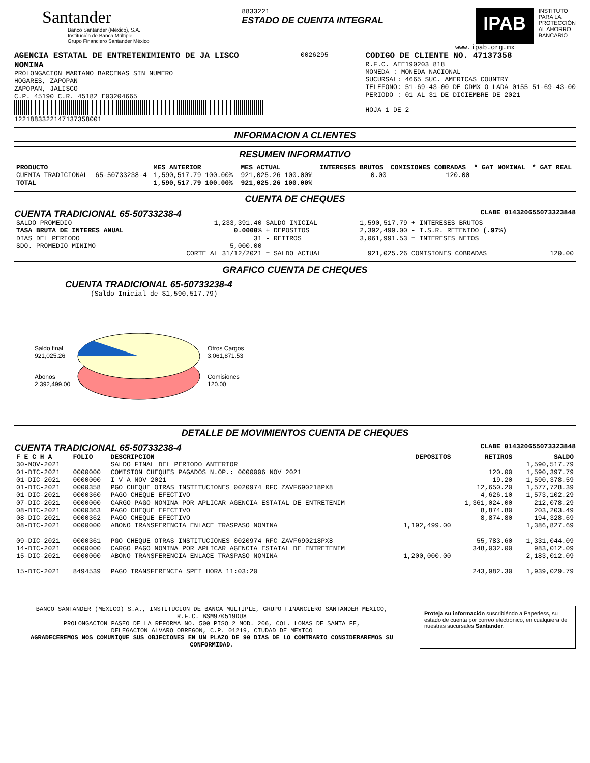Santander
Banco Santander (México), S.A.
Institución de Banca Múltiple
Grupo Financiero Santander México
8833221
ESTADO DE CUENTA INTEGRAL
IPAB
INSTITUTO
PARA LA
PROTECCIÓN
AL AHORRO
BANCARIO
www.ipab.org.mx
AGENCIA ESTATAL DE ENTRETENIMIENTO DE JA LISCO
NOMINA
PROLONGACION MARIANO BARCENAS SIN NUMERO
HOGARES, ZAPOPAN
ZAPOPAN, JALISCO
C.P. 45190 C.R. 45182 E03204665
1221883322147137358001
0026295
CODIGO DE CLIENTE NO. 47137358
R.F.C. AEE190203 818
MONEDA : MONEDA NACIONAL
SUCURSAL: 4665 SUC. AMERICAS COUNTRY
TELEFONO: 51-69-43-00 DE CDMX O LADA 0155 51-69-43-00
PERIODO : 01 AL 31 DE DICIEMBRE DE 2021
HOJA 1 DE 2
INFORMACION A CLIENTES
RESUMEN INFORMATIVO
| PRODUCTO | | MES ANTERIOR | MES ACTUAL | INTERESES BRUTOS | COMISIONES COBRADAS | * GAT NOMINAL | * GAT REAL |
| --- | --- | --- | --- | --- | --- | --- | --- |
| CUENTA TRADICIONAL | 65-50733238-4 | 1,590,517.79 100.00% | 921,025.26 100.00% | 0.00 | 120.00 | | |
| TOTAL | | 1,590,517.79 100.00% | 921,025.26 100.00% | | | | |
CUENTA DE CHEQUES
CUENTA TRADICIONAL 65-50733238-4 CLABE 014320655073323848
| SALDO PROMEDIO | 1,233,391.40 | SALDO INICIAL | 1,590,517.79 | + INTERESES BRUTOS | |
| TASA BRUTA DE INTERES ANUAL | 0.0000% | + DEPOSITOS | 2,392,499.00 | - I.S.R. RETENIDO (.97%) | |
| DIAS DEL PERIODO | 31 | - RETIROS | 3,061,991.53 | = INTERESES NETOS | |
| SDO. PROMEDIO MINIMO | 5,000.00 | | | | |
| | CORTE AL 31/12/2021 | = SALDO ACTUAL | 921,025.26 | COMISIONES COBRADAS | 120.00 |
GRAFICO CUENTA DE CHEQUES
CUENTA TRADICIONAL 65-50733238-4
(Saldo Inicial de $1,590,517.79)
Saldo final
921,025.26
Abonos
2,392,499.00
Otros Cargos
3,061,871.53
Comisiones
120.00
DETALLE DE MOVIMIENTOS CUENTA DE CHEQUES
CUENTA TRADICIONAL 65-50733238-4 CLABE 014320655073323848
| F E C H A | FOLIO | DESCRIPCION | DEPOSITOS | RETIROS | SALDO |
| --- | --- | --- | --- | --- | --- |
| 30-NOV-2021 | | SALDO FINAL DEL PERIODO ANTERIOR | | | 1,590,517.79 |
| 01-DIC-2021 | 0000000 | COMISION CHEQUES PAGADOS N.OP.: 0000006 NOV 2021 | | 120.00 | 1,590,397.79 |
| 01-DIC-2021 | 0000000 | I V A NOV 2021 | | 19.20 | 1,590,378.59 |
| 01-DIC-2021 | 0000358 | PGO CHEQUE OTRAS INSTITUCIONES 0020974 RFC ZAVF690218PX8 | | 12,650.20 | 1,577,728.39 |
| 01-DIC-2021 | 0000360 | PAGO CHEQUE EFECTIVO | | 4,626.10 | 1,573,102.29 |
| 07-DIC-2021 | 0000000 | CARGO PAGO NOMINA POR APLICAR AGENCIA ESTATAL DE ENTRETENIM | | 1,361,024.00 | 212,078.29 |
| 08-DIC-2021 | 0000363 | PAGO CHEQUE EFECTIVO | | 8,874.80 | 203,203.49 |
| 08-DIC-2021 | 0000362 | PAGO CHEQUE EFECTIVO | | 8,874.80 | 194,328.69 |
| 08-DIC-2021 | 0000000 | ABONO TRANSFERENCIA ENLACE TRASPASO NOMINA | 1,192,499.00 | | 1,386,827.69 |
| 09-DIC-2021 | 0000361 | PGO CHEQUE OTRAS INSTITUCIONES 0020974 RFC ZAVF690218PX8 | | 55,783.60 | 1,331,044.09 |
| 14-DIC-2021 | 0000000 | CARGO PAGO NOMINA POR APLICAR AGENCIA ESTATAL DE ENTRETENIM | | 348,032.00 | 983,012.09 |
| 15-DIC-2021 | 0000000 | ABONO TRANSFERENCIA ENLACE TRASPASO NOMINA | 1,200,000.00 | | 2,183,012.09 |
| 15-DIC-2021 | 8494539 | PAGO TRANSFERENCIA SPEI HORA 11:03:20 | | 243,982.30 | 1,939,029.79 |
BANCO SANTANDER (MEXICO) S.A., INSTITUCION DE BANCA MULTIPLE, GRUPO FINANCIERO SANTANDER MEXICO,
R.F.C. BSM970519DU8
PROLONGACION PASEO DE LA REFORMA NO. 500 PISO 2 MOD. 206, COL. LOMAS DE SANTA FE,
DELEGACION ALVARO OBREGON, C.P. 01219, CIUDAD DE MEXICO
AGRADECEREMOS NOS COMUNIQUE SUS OBJECIONES EN UN PLAZO DE 90 DIAS DE LO CONTRARIO CONSIDERAREMOS SU CONFORMIDAD.
Proteja su información suscribiéndo a Paperless, su estado de cuenta por correo electrónico, en cualquiera de nuestras sucursales Santander.